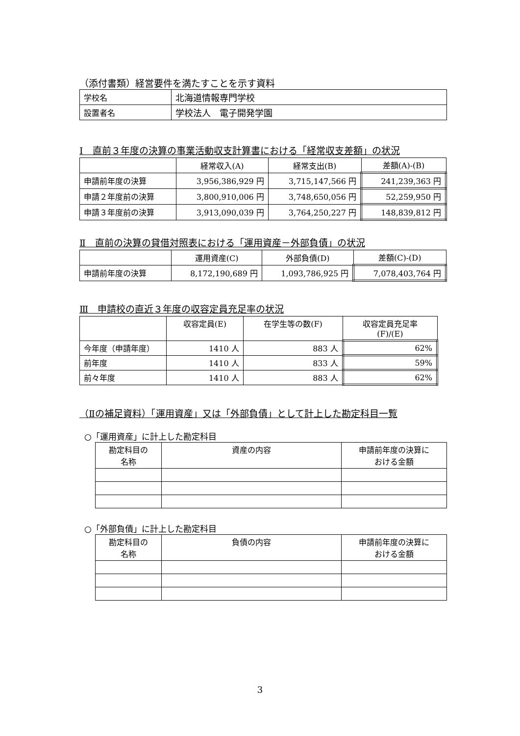（添付書類）経営要件を満たすことを示す資料
| 学校名 | 北海道情報専門学校 |
| 設置者名 | 学校法人 電子開発学園 |
Ⅰ　直前３年度の決算の事業活動収支計算書における「経常収支差額」の状況
| | 経常収入(A) | 経常支出(B) | 差額(A)-(B) |
| --- | --- | --- | --- |
| 申請前年度の決算 | 3,956,386,929 円 | 3,715,147,566 円 | 241,239,363 円 |
| 申請２年度前の決算 | 3,800,910,006 円 | 3,748,650,056 円 | 52,259,950 円 |
| 申請３年度前の決算 | 3,913,090,039 円 | 3,764,250,227 円 | 148,839,812 円 |
Ⅱ　直前の決算の貸借対照表における「運用資産－外部負債」の状況
| | 運用資産(C) | 外部負債(D) | 差額(C)-(D) |
| --- | --- | --- | --- |
| 申請前年度の決算 | 8,172,190,689 円 | 1,093,786,925 円 | 7,078,403,764 円 |
Ⅲ　申請校の直近３年度の収容定員充足率の状況
| | 収容定員(E) | 在学生等の数(F) | 収容定員充足率 (F)/(E) |
| --- | --- | --- | --- |
| 今年度（申請年度） | 1410 人 | 883 人 | 62% |
| 前年度 | 1410 人 | 833 人 | 59% |
| 前々年度 | 1410 人 | 883 人 | 62% |
（Ⅱの補足資料）「運用資産」又は「外部負債」として計上した勘定科目一覧
○「運用資産」に計上した勘定科目
| 勘定科目の 名称 | 資産の内容 | 申請前年度の決算に おける金額 |
| --- | --- | --- |
○「外部負債」に計上した勘定科目
| 勘定科目の 名称 | 負債の内容 | 申請前年度の決算に おける金額 |
| --- | --- | --- |
3